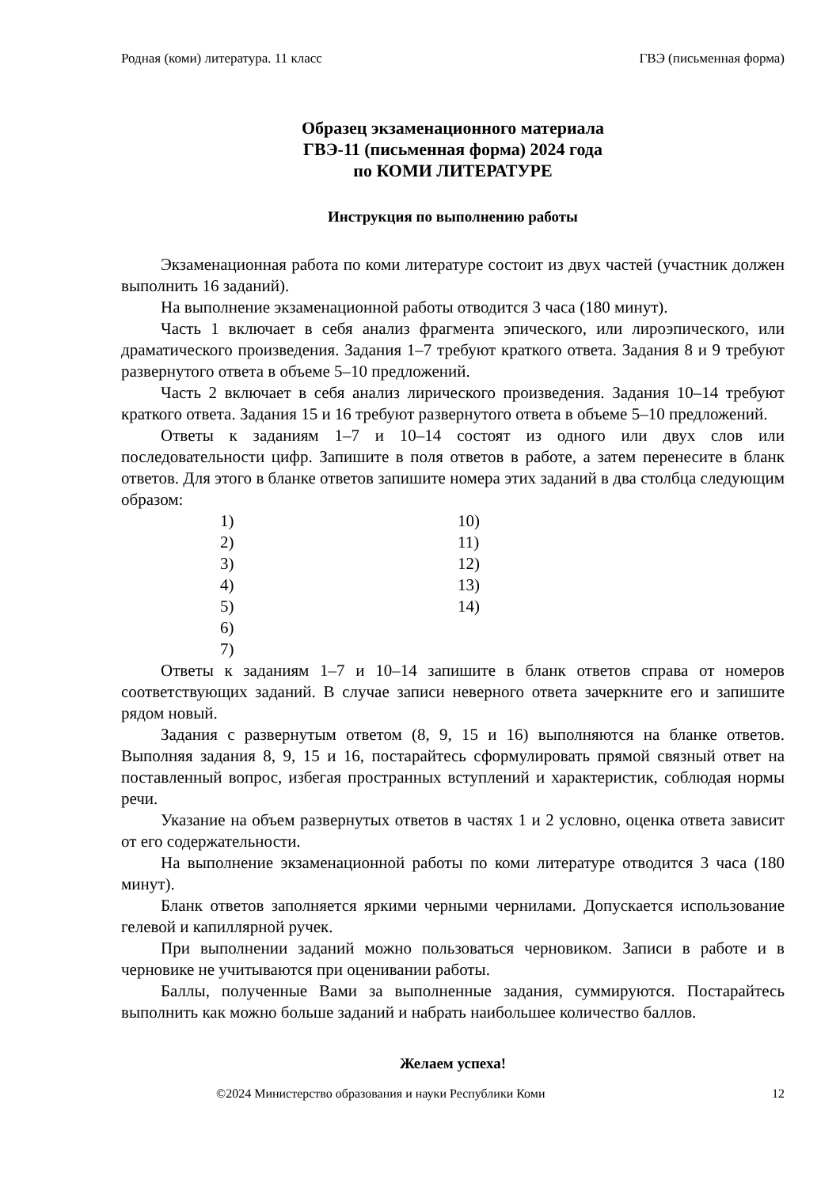Родная (коми) литература. 11 класс ГВЭ (письменная форма)
Образец экзаменационного материала
ГВЭ-11 (письменная форма) 2024 года
по КОМИ ЛИТЕРАТУРЕ
Инструкция по выполнению работы
Экзаменационная работа по коми литературе состоит из двух частей (участник должен выполнить 16 заданий).
На выполнение экзаменационной работы отводится 3 часа (180 минут).
Часть 1 включает в себя анализ фрагмента эпического, или лироэпического, или драматического произведения. Задания 1–7 требуют краткого ответа. Задания 8 и 9 требуют развернутого ответа в объеме 5–10 предложений.
Часть 2 включает в себя анализ лирического произведения. Задания 10–14 требуют краткого ответа. Задания 15 и 16 требуют развернутого ответа в объеме 5–10 предложений.
Ответы к заданиям 1–7 и 10–14 состоят из одного или двух слов или последовательности цифр. Запишите в поля ответов в работе, а затем перенесите в бланк ответов. Для этого в бланке ответов запишите номера этих заданий в два столбца следующим образом:
| 1) | 10) |
| 2) | 11) |
| 3) | 12) |
| 4) | 13) |
| 5) | 14) |
| 6) | |
| 7) | |
Ответы к заданиям 1–7 и 10–14 запишите в бланк ответов справа от номеров соответствующих заданий. В случае записи неверного ответа зачеркните его и запишите рядом новый.
Задания с развернутым ответом (8, 9, 15 и 16) выполняются на бланке ответов. Выполняя задания 8, 9, 15 и 16, постарайтесь сформулировать прямой связный ответ на поставленный вопрос, избегая пространных вступлений и характеристик, соблюдая нормы речи.
Указание на объем развернутых ответов в частях 1 и 2 условно, оценка ответа зависит от его содержательности.
На выполнение экзаменационной работы по коми литературе отводится 3 часа (180 минут).
Бланк ответов заполняется яркими черными чернилами. Допускается использование гелевой и капиллярной ручек.
При выполнении заданий можно пользоваться черновиком. Записи в работе и в черновике не учитываются при оценивании работы.
Баллы, полученные Вами за выполненные задания, суммируются. Постарайтесь выполнить как можно больше заданий и набрать наибольшее количество баллов.
Желаем успеха!
©2024 Министерство образования и науки Республики Коми 12